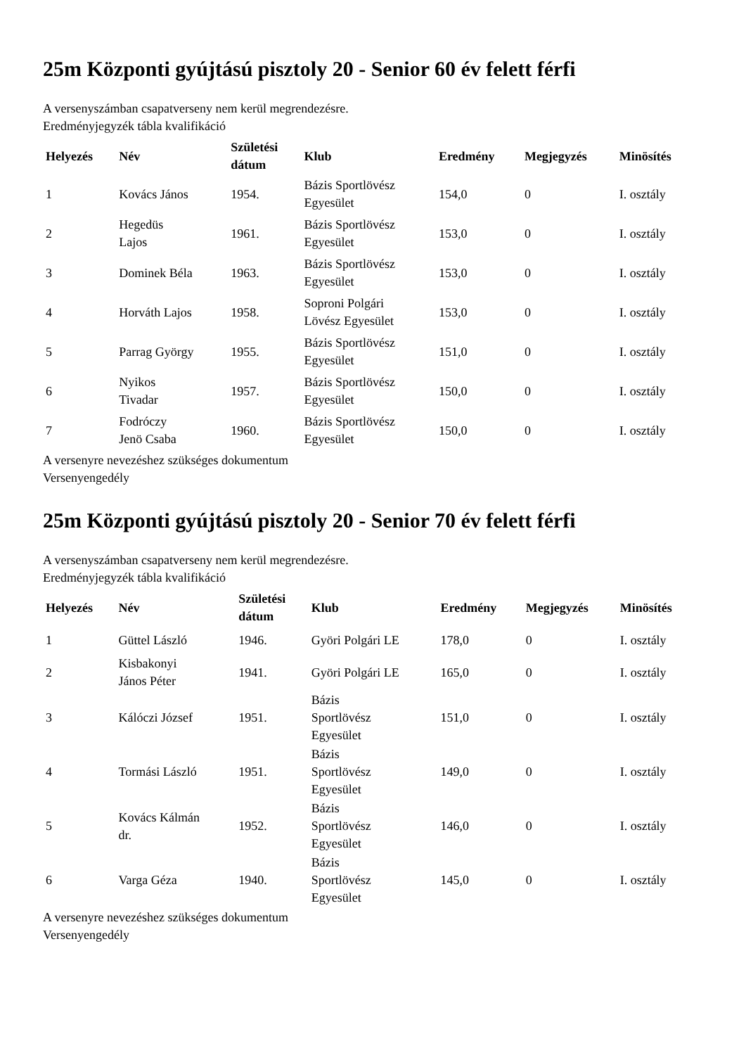25m Központi gyújtású pisztoly 20 - Senior 60 év felett férfi
A versenyszámban csapatverseny nem kerül megrendezésre.
Eredményjegyzék tábla kvalifikáció
| Helyezés | Név | Születési dátum | Klub | Eredmény | Megjegyzés | Minösítés |
| --- | --- | --- | --- | --- | --- | --- |
| 1 | Kovács János | 1954. | Bázis Sportlövész Egyesület | 154,0 | 0 | I. osztály |
| 2 | Hegedüs Lajos | 1961. | Bázis Sportlövész Egyesület | 153,0 | 0 | I. osztály |
| 3 | Dominek Béla | 1963. | Bázis Sportlövész Egyesület | 153,0 | 0 | I. osztály |
| 4 | Horváth Lajos | 1958. | Soproni Polgári Lövész Egyesület | 153,0 | 0 | I. osztály |
| 5 | Parrag György | 1955. | Bázis Sportlövész Egyesület | 151,0 | 0 | I. osztály |
| 6 | Nyikos Tivadar | 1957. | Bázis Sportlövész Egyesület | 150,0 | 0 | I. osztály |
| 7 | Fodróczy Jenö Csaba | 1960. | Bázis Sportlövész Egyesület | 150,0 | 0 | I. osztály |
A versenyre nevezéshez szükséges dokumentum
Versenyengedély
25m Központi gyújtású pisztoly 20 - Senior 70 év felett férfi
A versenyszámban csapatverseny nem kerül megrendezésre.
Eredményjegyzék tábla kvalifikáció
| Helyezés | Név | Születési dátum | Klub | Eredmény | Megjegyzés | Minösítés |
| --- | --- | --- | --- | --- | --- | --- |
| 1 | Güttel László | 1946. | Györi Polgári LE | 178,0 | 0 | I. osztály |
| 2 | Kisbakonyi János Péter | 1941. | Györi Polgári LE | 165,0 | 0 | I. osztály |
| 3 | Kálóczi József | 1951. | Bázis Sportlövész Egyesület | 151,0 | 0 | I. osztály |
| 4 | Tormási László | 1951. | Bázis Sportlövész Egyesület | 149,0 | 0 | I. osztály |
| 5 | Kovács Kálmán dr. | 1952. | Bázis Sportlövész Egyesület | 146,0 | 0 | I. osztály |
| 6 | Varga Géza | 1940. | Bázis Sportlövész Egyesület | 145,0 | 0 | I. osztály |
A versenyre nevezéshez szükséges dokumentum
Versenyengedély